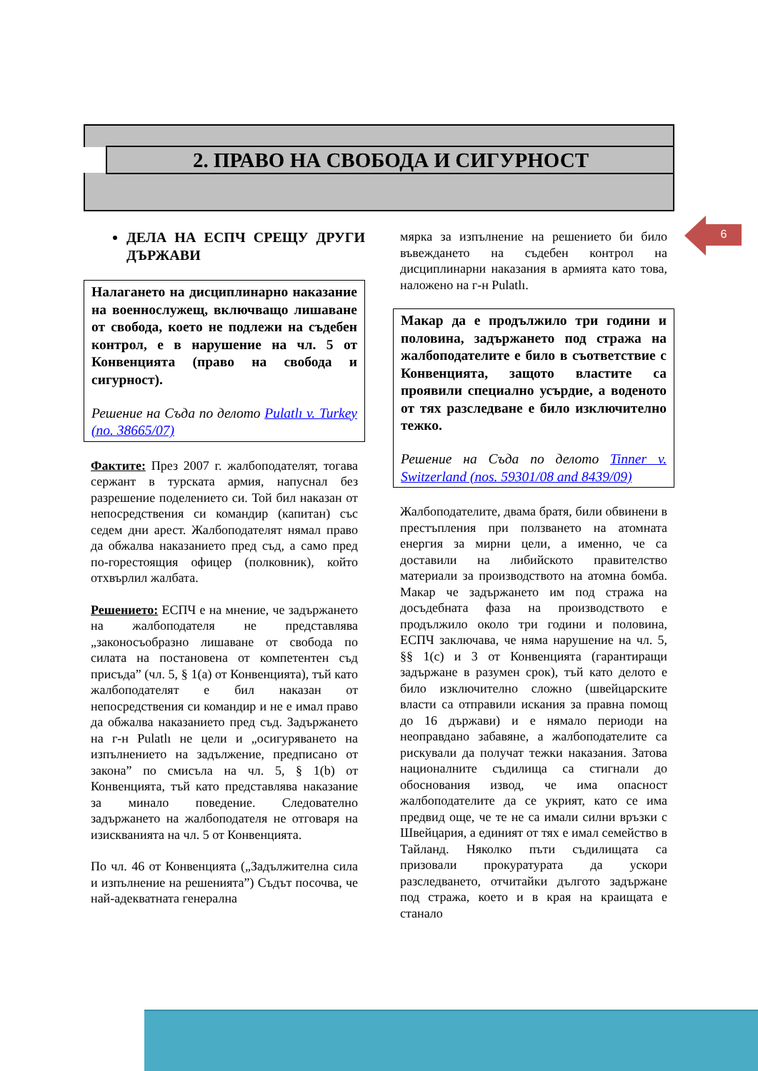2. ПРАВО НА СВОБОДА И СИГУРНОСТ
6
ДЕЛА НА ЕСПЧ СРЕЩУ ДРУГИ ДЪРЖАВИ
Налагането на дисциплинарно наказание на военнослужещ, включващо лишаване от свобода, което не подлежи на съдебен контрол, е в нарушение на чл. 5 от Конвенцията (право на свобода и сигурност).
Решение на Съда по делото Pulatlı v. Turkey (no. 38665/07)
Фактите: През 2007 г. жалбоподателят, тогава сержант в турската армия, напуснал без разрешение поделението си. Той бил наказан от непосредствения си командир (капитан) със седем дни арест. Жалбоподателят нямал право да обжалва наказанието пред съд, а само пред по-горестоящия офицер (полковник), който отхвърлил жалбата.
Решението: ЕСПЧ е на мнение, че задържането на жалбоподателя не представлява „законосъобразно лишаване от свобода по силата на постановена от компетентен съд присъда” (чл. 5, § 1(a) от Конвенцията), тъй като жалбоподателят е бил наказан от непосредствения си командир и не е имал право да обжалва наказанието пред съд. Задържането на г-н Pulatlı не цели и „осигуряването на изпълнението на задължение, предписано от закона” по смисъла на чл. 5, § 1(b) от Конвенцията, тъй като представлява наказание за минало поведение. Следователно задържането на жалбоподателя не отговаря на изискванията на чл. 5 от Конвенцията.
По чл. 46 от Конвенцията („Задължителна сила и изпълнение на решенията”) Съдът посочва, че най-адекватната генерална
мярка за изпълнение на решението би било въвеждането на съдебен контрол на дисциплинарни наказания в армията като това, наложено на г-н Pulatlı.
Макар да е продължило три години и половина, задържането под стража на жалбоподателите е било в съответствие с Конвенцията, защото властите са проявили специално усърдие, а воденото от тях разследване е било изключително тежко.
Решение на Съда по делото Tinner v. Switzerland (nos. 59301/08 and 8439/09)
Жалбоподателите, двама братя, били обвинени в престъпления при ползването на атомната енергия за мирни цели, а именно, че са доставили на либийското правителство материали за производството на атомна бомба. Макар че задържането им под стража на досъдебната фаза на производството е продължило около три години и половина, ЕСПЧ заключава, че няма нарушение на чл. 5, §§ 1(c) и 3 от Конвенцията (гарантиращи задържане в разумен срок), тъй като делото е било изключително сложно (швейцарските власти са отправили искания за правна помощ до 16 държави) и е нямало периоди на неоправдано забавяне, а жалбоподателите са рискували да получат тежки наказания. Затова националните съдилища са стигнали до обоснования извод, че има опасност жалбоподателите да се укрият, като се има предвид още, че те не са имали силни връзки с Швейцария, а единият от тях е имал семейство в Тайланд. Няколко пъти съдилищата са призовали прокуратурата да ускори разследването, отчитайки дългото задържане под стража, което и в края на краищата е станало